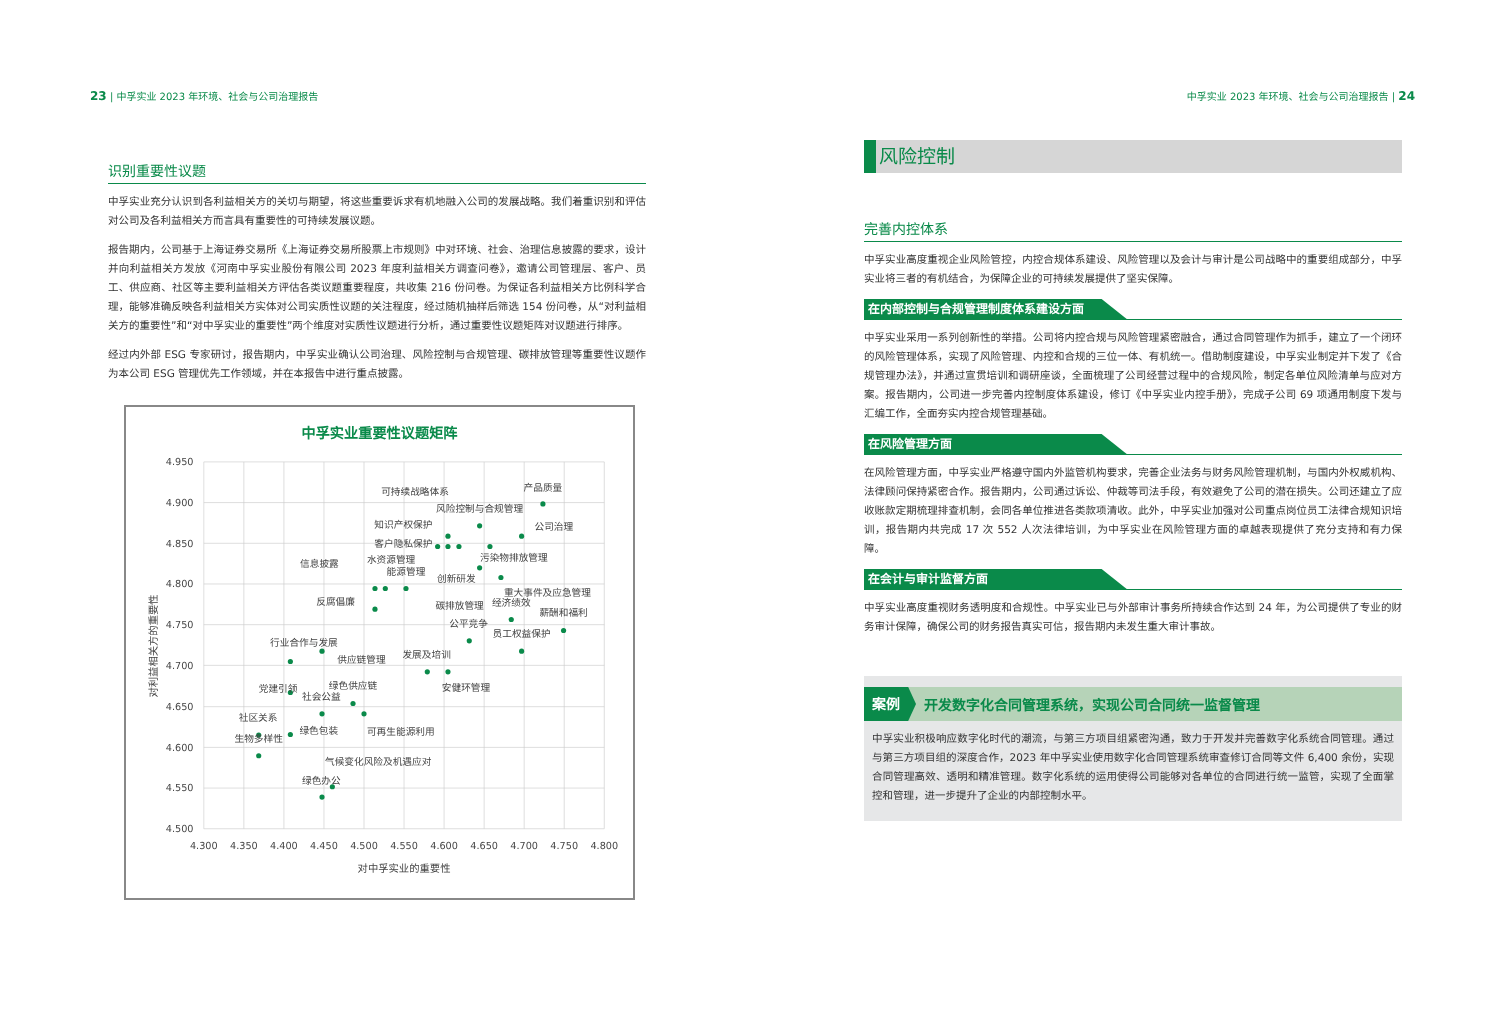23 | 中孚实业 2023 年环境、社会与公司治理报告
中孚实业 2023 年环境、社会与公司治理报告 | 24
识别重要性议题
中孚实业充分认识到各利益相关方的关切与期望，将这些重要诉求有机地融入公司的发展战略。我们着重识别和评估对公司及各利益相关方而言具有重要性的可持续发展议题。
报告期内，公司基于上海证券交易所《上海证券交易所股票上市规则》中对环境、社会、治理信息披露的要求，设计并向利益相关方发放《河南中孚实业股份有限公司 2023 年度利益相关方调查问卷》，邀请公司管理层、客户、员工、供应商、社区等主要利益相关方评估各类议题重要程度，共收集 216 份问卷。为保证各利益相关方比例科学合理，能够准确反映各利益相关方实体对公司实质性议题的关注程度，经过随机抽样后筛选 154 份问卷，从“对利益相关方的重要性”和“对中孚实业的重要性”两个维度对实质性议题进行分析，通过重要性议题矩阵对议题进行排序。
经过内外部 ESG 专家研讨，报告期内，中孚实业确认公司治理、风险控制与合规管理、碳排放管理等重要性议题作为本公司 ESG 管理优先工作领域，并在本报告中进行重点披露。
中孚实业重要性议题矩阵
4.950
4.900
4.850
4.800
4.750
4.700
4.650
4.600
4.550
4.500
4.300
4.350
4.400
4.450
4.500
4.550
4.600
4.650
4.700
4.750
4.800
对中孚实业的重要性
对利益相关方的重要性
产品质量
可持续战略体系
风险控制与合规管理
知识产权保护
公司治理
客户隐私保护
信息披露
水资源管理
能源管理
污染物排放管理
创新研发
重大事件及应急管理
反腐倡廉
经济绩效
碳排放管理
薪酬和福利
公平竞争
员工权益保护
行业合作与发展
供应链管理
发展及培训
安健环管理
党建引领
绿色供应链
社会公益
社区关系
绿色包装
可再生能源利用
生物多样性
气候变化风险及机遇应对
绿色办公
风险控制
完善内控体系
中孚实业高度重视企业风险管控，内控合规体系建设、风险管理以及会计与审计是公司战略中的重要组成部分，中孚实业将三者的有机结合，为保障企业的可持续发展提供了坚实保障。
在内部控制与合规管理制度体系建设方面
中孚实业采用一系列创新性的举措。公司将内控合规与风险管理紧密融合，通过合同管理作为抓手，建立了一个闭环的风险管理体系，实现了风险管理、内控和合规的三位一体、有机统一。借助制度建设，中孚实业制定并下发了《合规管理办法》，并通过宣贯培训和调研座谈，全面梳理了公司经营过程中的合规风险，制定各单位风险清单与应对方案。报告期内，公司进一步完善内控制度体系建设，修订《中孚实业内控手册》，完成子公司 69 项通用制度下发与汇编工作，全面夯实内控合规管理基础。
在风险管理方面
在风险管理方面，中孚实业严格遵守国内外监管机构要求，完善企业法务与财务风险管理机制，与国内外权威机构、法律顾问保持紧密合作。报告期内，公司通过诉讼、仲裁等司法手段，有效避免了公司的潜在损失。公司还建立了应收账款定期梳理排查机制，会同各单位推进各类款项清收。此外，中孚实业加强对公司重点岗位员工法律合规知识培训，报告期内共完成 17 次 552 人次法律培训，为中孚实业在风险管理方面的卓越表现提供了充分支持和有力保障。
在会计与审计监督方面
中孚实业高度重视财务透明度和合规性。中孚实业已与外部审计事务所持续合作达到 24 年，为公司提供了专业的财务审计保障，确保公司的财务报告真实可信，报告期内未发生重大审计事故。
案例 开发数字化合同管理系统，实现公司合同统一监督管理
中孚实业积极响应数字化时代的潮流，与第三方项目组紧密沟通，致力于开发并完善数字化系统合同管理。通过与第三方项目组的深度合作，2023 年中孚实业使用数字化合同管理系统审查修订合同等文件 6,400 余份，实现合同管理高效、透明和精准管理。数字化系统的运用使得公司能够对各单位的合同进行统一监管，实现了全面掌控和管理，进一步提升了企业的内部控制水平。